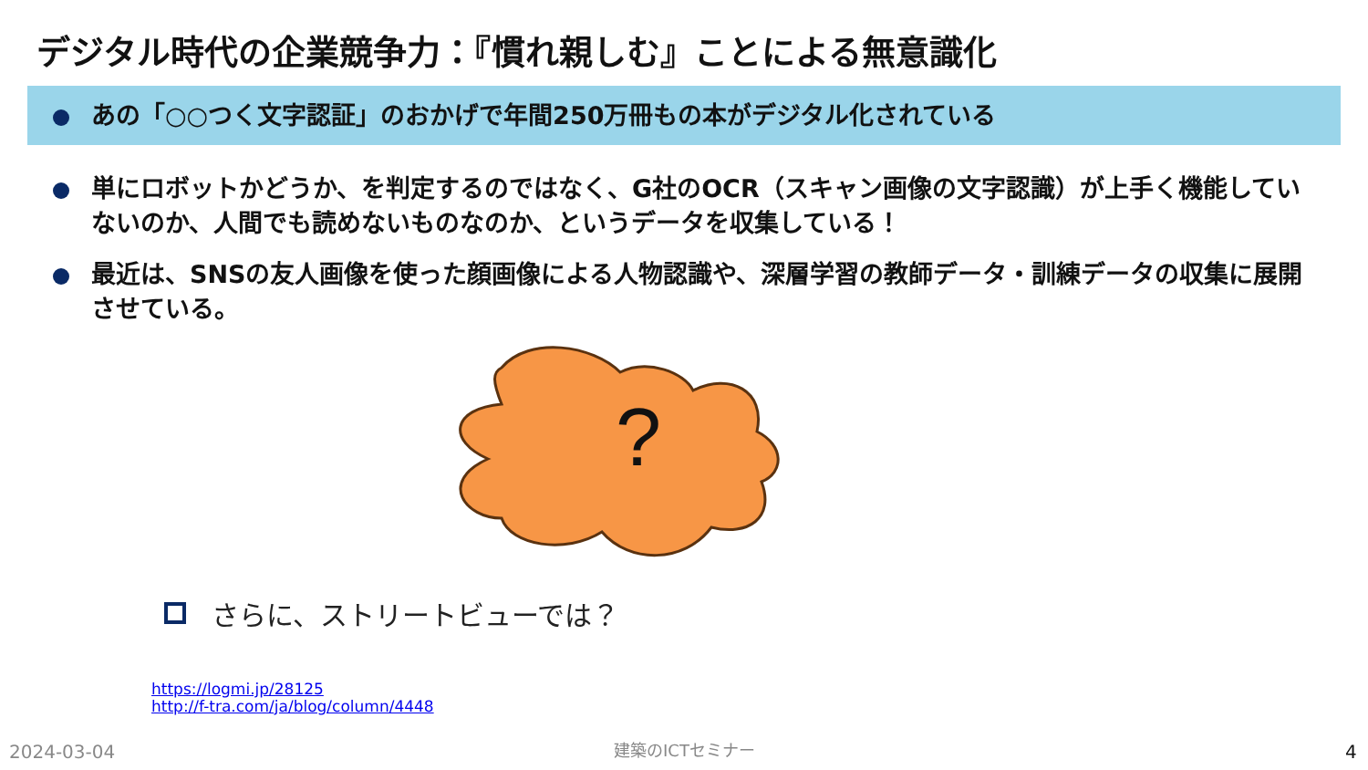デジタル時代の企業競争力：『慣れ親しむ』ことによる無意識化
あの「○○つく文字認証」のおかげで年間250万冊もの本がデジタル化されている
単にロボットかどうか、を判定するのではなく、G社のOCR（スキャン画像の文字認識）が上手く機能していないのか、人間でも読めないものなのか、というデータを収集している！
最近は、SNSの友人画像を使った顔画像による人物認識や、深層学習の教師データ・訓練データの収集に展開させている。
?
さらに、ストリートビューでは？
https://logmi.jp/28125
http://f-tra.com/ja/blog/column/4448
2024-03-04 建築のICTセミナー 4